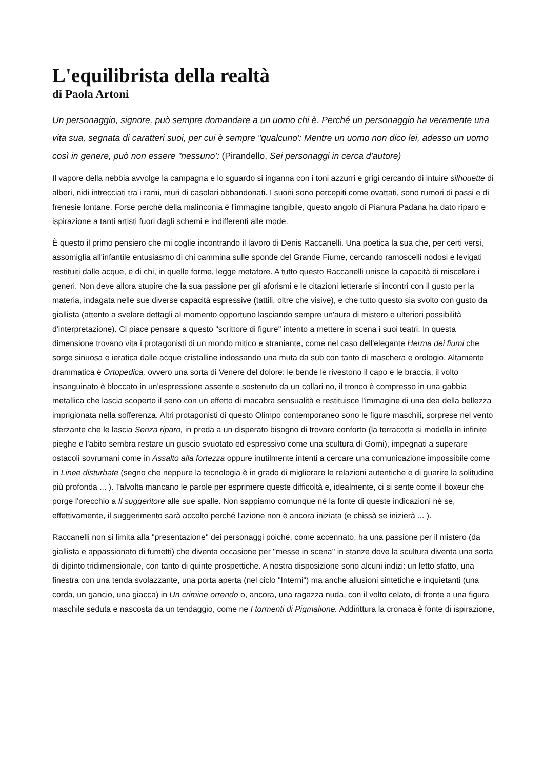L'equilibrista della realtà
di Paola Artoni
Un personaggio, signore, può sempre domandare a un uomo chi è. Perché un personaggio ha veramente una vita sua, segnata di caratteri suoi, per cui è sempre "qualcuno': Mentre un uomo non dico lei, adesso un uomo così in genere, può non essere "nessuno': (Pirandello, Sei personaggi in cerca d'autore)
Il vapore della nebbia avvolge la campagna e lo sguardo si inganna con i toni azzurri e grigi cercando di intuire silhouette di alberi, nidi intrecciati tra i rami, muri di casolari abbandonati. I suoni sono percepiti come ovattati, sono rumori di passi e di frenesie lontane. Forse perché della malinconia è l'immagine tangibile, questo angolo di Pianura Padana ha dato riparo e ispirazione a tanti artisti fuori dagli schemi e indifferenti alle mode.
È questo il primo pensiero che mi coglie incontrando il lavoro di Denis Raccanelli. Una poetica la sua che, per certi versi, assomiglia all'infantile entusiasmo di chi cammina sulle sponde del Grande Fiume, cercando ramoscelli nodosi e levigati restituiti dalle acque, e di chi, in quelle forme, legge metafore. A tutto questo Raccanelli unisce la capacità di miscelare i generi. Non deve allora stupire che la sua passione per gli aforismi e le citazioni letterarie si incontri con il gusto per la materia, indagata nelle sue diverse capacità espressive (tattili, oltre che visive), e che tutto questo sia svolto con gusto da giallista (attento a svelare dettagli al momento opportuno lasciando sempre un'aura di mistero e ulteriori possibilità d'interpretazione). Ci piace pensare a questo "scrittore di figure" intento a mettere in scena i suoi teatri. In questa dimensione trovano vita i protagonisti di un mondo mitico e straniante, come nel caso dell'elegante Herma dei fiumi che sorge sinuosa e ieratica dalle acque cristalline indossando una muta da sub con tanto di maschera e orologio. Altamente drammatica è Ortopedica, ovvero una sorta di Venere del dolore: le bende le rivestono il capo e le braccia, il volto insanguinato è bloccato in un'espressione assente e sostenuto da un collari no, il tronco è compresso in una gabbia metallica che lascia scoperto il seno con un effetto di macabra sensualità e restituisce l'immagine di una dea della bellezza imprigionata nella sofferenza. Altri protagonisti di questo Olimpo contemporaneo sono le figure maschili, sorprese nel vento sferzante che le lascia Senza riparo, in preda a un disperato bisogno di trovare conforto (la terracotta si modella in infinite pieghe e l'abito sembra restare un guscio svuotato ed espressivo come una scultura di Gorni), impegnati a superare ostacoli sovrumani come in Assalto alla fortezza oppure inutilmente intenti a cercare una comunicazione impossibile come in Linee disturbate (segno che neppure la tecnologia è in grado di migliorare le relazioni autentiche e di guarire la solitudine più profonda ... ). Talvolta mancano le parole per esprimere queste difficoltà e, idealmente, ci si sente come il boxeur che porge l'orecchio a Il suggeritore alle sue spalle. Non sappiamo comunque né la fonte di queste indicazioni né se, effettivamente, il suggerimento sarà accolto perché l'azione non è ancora iniziata (e chissà se inizierà ... ).
Raccanelli non si limita alla "presentazione" dei personaggi poiché, come accennato, ha una passione per il mistero (da giallista e appassionato di fumetti) che diventa occasione per "messe in scena" in stanze dove la scultura diventa una sorta di dipinto tridimensionale, con tanto di quinte prospettiche. A nostra disposizione sono alcuni indizi: un letto sfatto, una finestra con una tenda svolazzante, una porta aperta (nel ciclo "Interni") ma anche allusioni sintetiche e inquietanti (una corda, un gancio, una giacca) in Un crimine orrendo o, ancora, una ragazza nuda, con il volto celato, di fronte a una figura maschile seduta e nascosta da un tendaggio, come ne I tormenti di Pigmalione. Addirittura la cronaca è fonte di ispirazione,